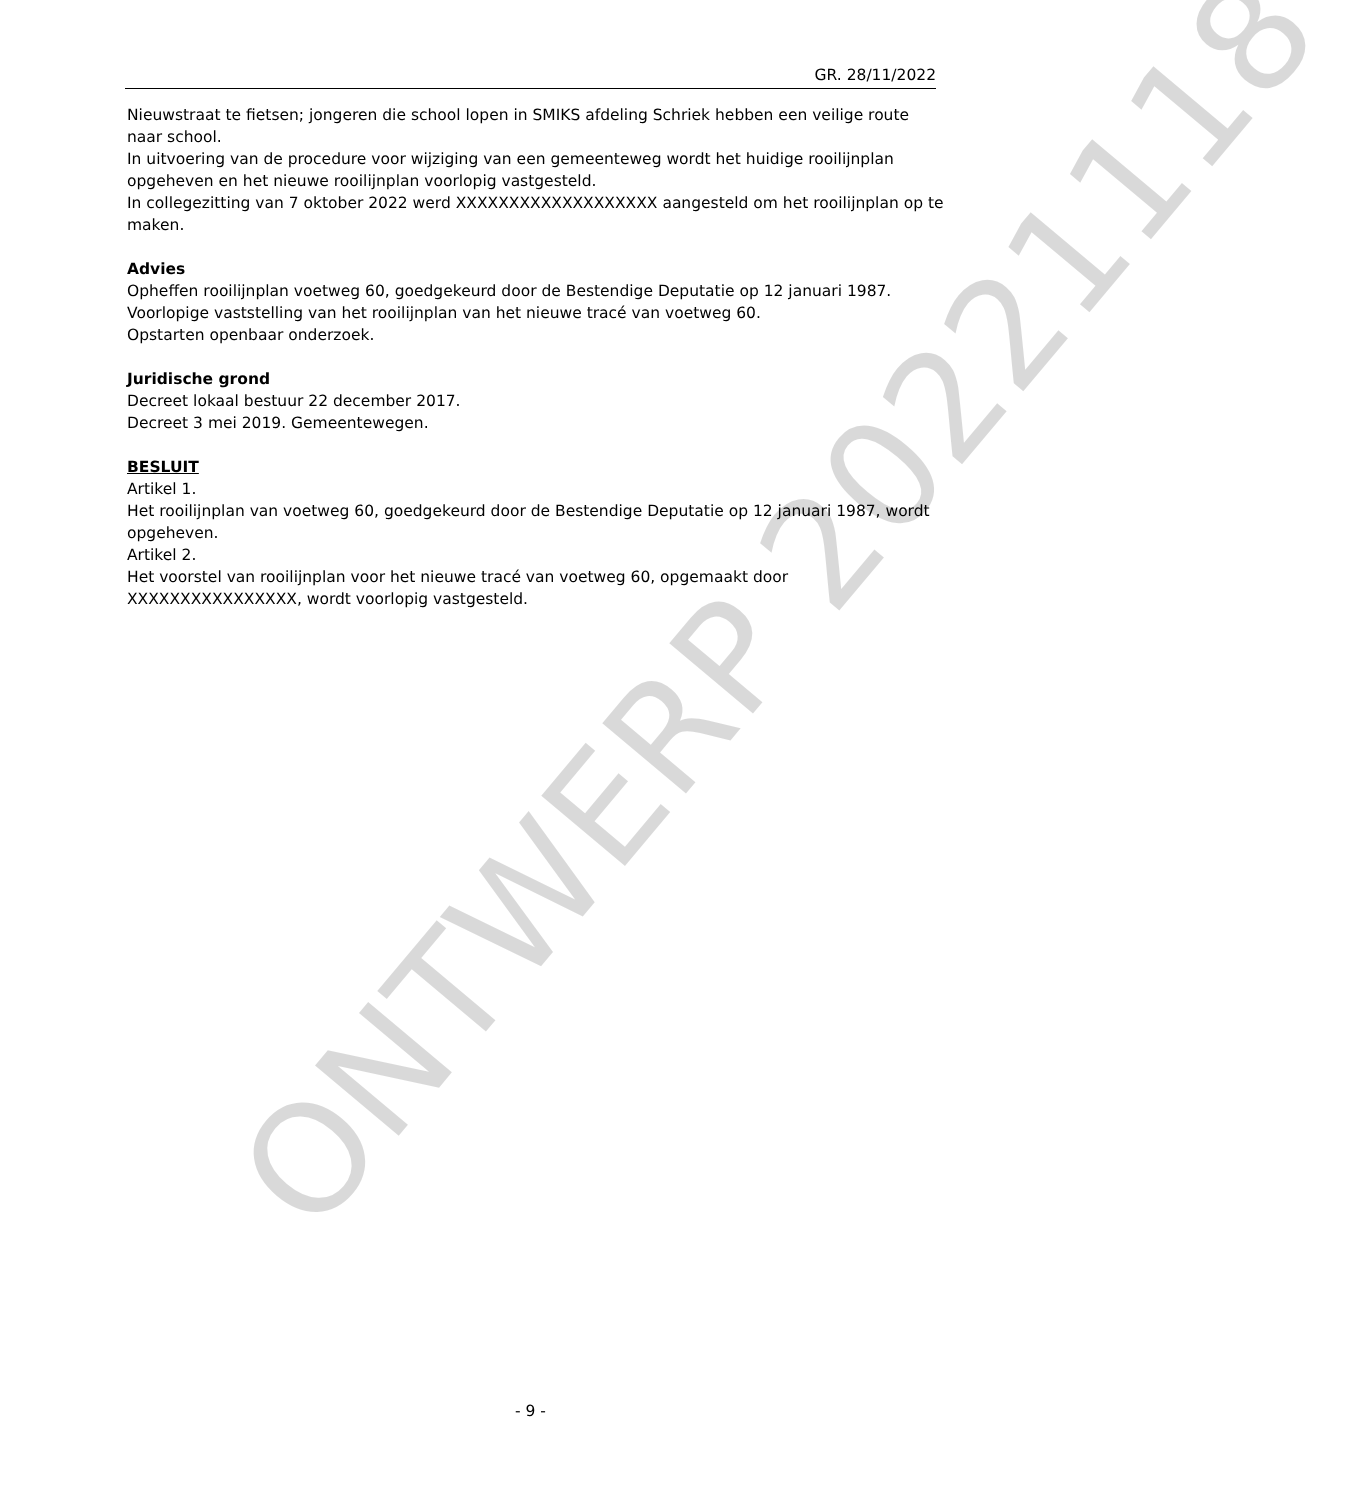GR. 28/11/2022
Nieuwstraat te fietsen; jongeren die school lopen in SMIKS afdeling Schriek hebben een veilige route naar school.
In uitvoering van de procedure voor wijziging van een gemeenteweg wordt het huidige rooilijnplan opgeheven en het nieuwe rooilijnplan voorlopig vastgesteld.
In collegezitting van 7 oktober 2022 werd XXXXXXXXXXXXXXXXXXX aangesteld om het rooilijnplan op te maken.
Advies
Opheffen rooilijnplan voetweg 60, goedgekeurd door de Bestendige Deputatie op 12 januari 1987.
Voorlopige vaststelling van het rooilijnplan van het nieuwe tracé van voetweg 60.
Opstarten openbaar onderzoek.
Juridische grond
Decreet lokaal bestuur 22 december 2017.
Decreet 3 mei 2019. Gemeentewegen.
BESLUIT
Artikel 1.
Het rooilijnplan van voetweg 60, goedgekeurd door de Bestendige Deputatie op 12 januari 1987, wordt opgeheven.
Artikel 2.
Het voorstel van rooilijnplan voor het nieuwe tracé van voetweg 60, opgemaakt door XXXXXXXXXXXXXXXX, wordt voorlopig vastgesteld.
ONTWERP 20221118
- 9 -